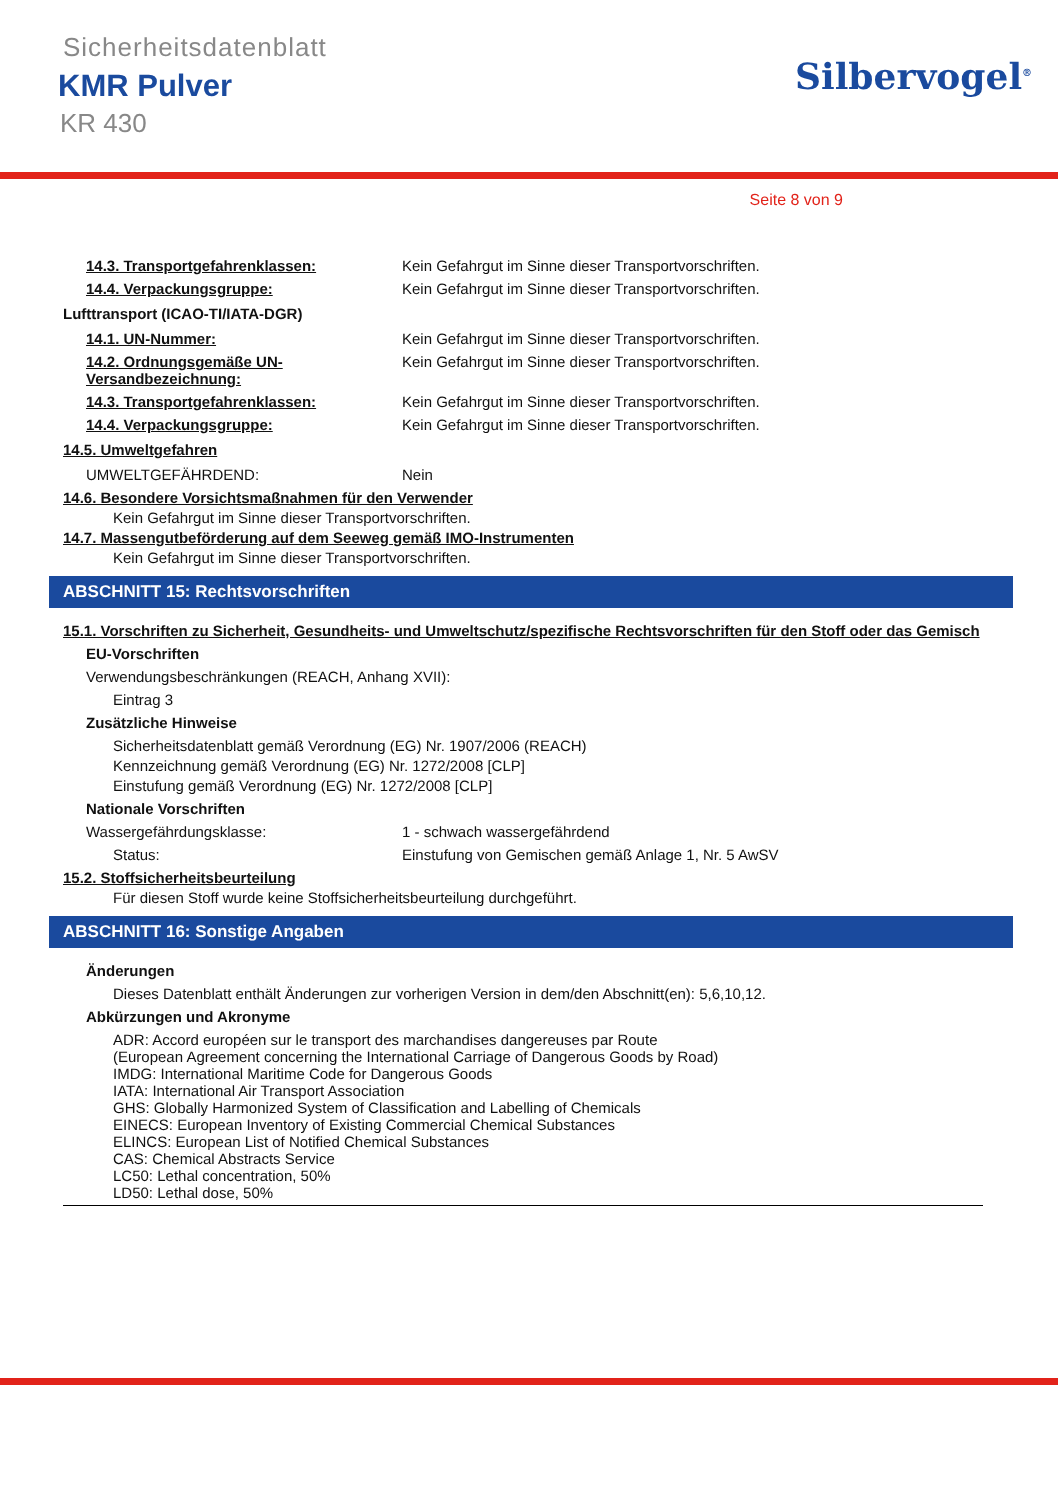Sicherheitsdatenblatt
KMR Pulver
KR 430
Silbervogel<sup>®</sup>
Seite 8 von 9
14.3. Transportgefahrenklassen: Kein Gefahrgut im Sinne dieser Transportvorschriften.
14.4. Verpackungsgruppe: Kein Gefahrgut im Sinne dieser Transportvorschriften.
Lufttransport (ICAO-TI/IATA-DGR)
14.1. UN-Nummer: Kein Gefahrgut im Sinne dieser Transportvorschriften.
14.2. Ordnungsgemäße UN-Versandbezeichnung:
Kein Gefahrgut im Sinne dieser Transportvorschriften.
14.3. Transportgefahrenklassen: Kein Gefahrgut im Sinne dieser Transportvorschriften.
14.4. Verpackungsgruppe: Kein Gefahrgut im Sinne dieser Transportvorschriften.
14.5. Umweltgefahren
UMWELTGEFÄHRDEND: Nein
14.6. Besondere Vorsichtsmaßnahmen für den Verwender
Kein Gefahrgut im Sinne dieser Transportvorschriften.
14.7. Massengutbeförderung auf dem Seeweg gemäß IMO-Instrumenten
Kein Gefahrgut im Sinne dieser Transportvorschriften.
ABSCHNITT 15: Rechtsvorschriften
15.1. Vorschriften zu Sicherheit, Gesundheits- und Umweltschutz/spezifische Rechtsvorschriften für den Stoff oder das Gemisch
EU-Vorschriften
Verwendungsbeschränkungen (REACH, Anhang XVII):
Eintrag 3
Zusätzliche Hinweise
Sicherheitsdatenblatt gemäß Verordnung (EG) Nr. 1907/2006 (REACH)
Kennzeichnung gemäß Verordnung (EG) Nr. 1272/2008 [CLP]
Einstufung gemäß Verordnung (EG) Nr. 1272/2008 [CLP]
Nationale Vorschriften
Wassergefährdungsklasse: 1 - schwach wassergefährdend
Status: Einstufung von Gemischen gemäß Anlage 1, Nr. 5 AwSV
15.2. Stoffsicherheitsbeurteilung
Für diesen Stoff wurde keine Stoffsicherheitsbeurteilung durchgeführt.
ABSCHNITT 16: Sonstige Angaben
Änderungen
Dieses Datenblatt enthält Änderungen zur vorherigen Version in dem/den Abschnitt(en): 5,6,10,12.
Abkürzungen und Akronyme
ADR: Accord européen sur le transport des marchandises dangereuses par Route
(European Agreement concerning the International Carriage of Dangerous Goods by Road)
IMDG: International Maritime Code for Dangerous Goods
IATA: International Air Transport Association
GHS: Globally Harmonized System of Classification and Labelling of Chemicals
EINECS: European Inventory of Existing Commercial Chemical Substances
ELINCS: European List of Notified Chemical Substances
CAS: Chemical Abstracts Service
LC50: Lethal concentration, 50%
LD50: Lethal dose, 50%